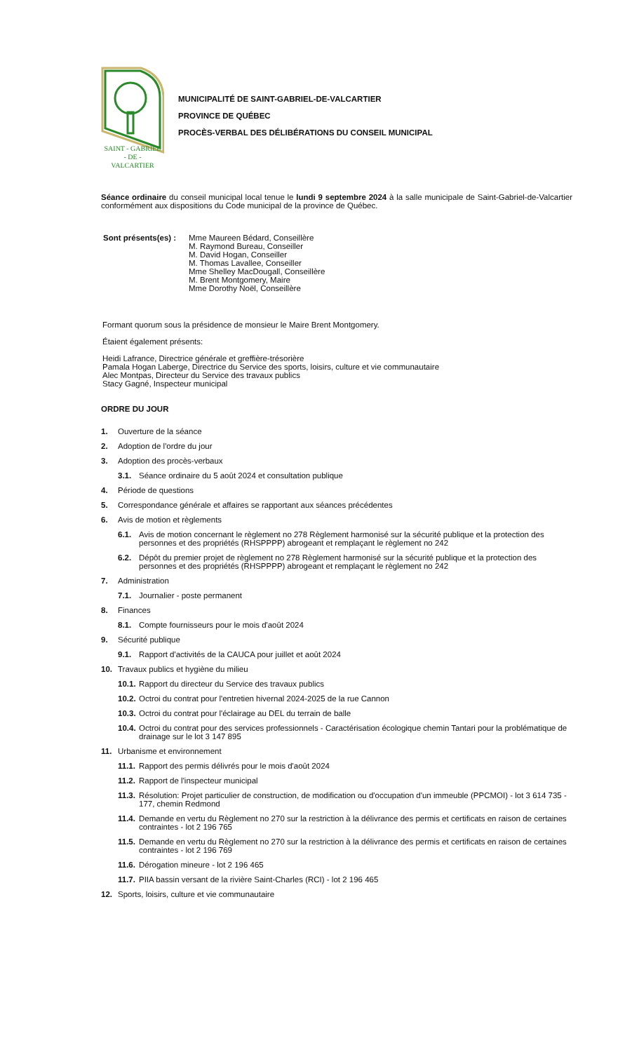SAINT - GABRIEL
- DE -
VALCARTIER
MUNICIPALITÉ DE SAINT-GABRIEL-DE-VALCARTIER
PROVINCE DE QUÉBEC
PROCÈS-VERBAL DES DÉLIBÉRATIONS DU CONSEIL MUNICIPAL
Séance ordinaire du conseil municipal local tenue le lundi 9 septembre 2024 à la salle municipale de Saint-Gabriel-de-Valcartier conformément aux dispositions du Code municipal de la province de Québec.
Sont présents(es) :
Mme Maureen Bédard, Conseillère
M. Raymond Bureau, Conseiller
M. David Hogan, Conseiller
M. Thomas Lavallee, Conseiller
Mme Shelley MacDougall, Conseillère
M. Brent Montgomery, Maire
Mme Dorothy Noël, Conseillère
Formant quorum sous la présidence de monsieur le Maire Brent Montgomery.
Étaient également présents:
Heidi Lafrance, Directrice générale et greffière-trésorière
Pamala Hogan Laberge, Directrice du Service des sports, loisirs, culture et vie communautaire
Alec Montpas, Directeur du Service des travaux publics
Stacy Gagné, Inspecteur municipal
ORDRE DU JOUR
1. Ouverture de la séance
2. Adoption de l'ordre du jour
3. Adoption des procès-verbaux
3.1. Séance ordinaire du 5 août 2024 et consultation publique
4. Période de questions
5. Correspondance générale et affaires se rapportant aux séances précédentes
6. Avis de motion et règlements
6.1. Avis de motion concernant le règlement no 278 Règlement harmonisé sur la sécurité publique et la protection des personnes et des propriétés (RHSPPPP) abrogeant et remplaçant le règlement no 242
6.2. Dépôt du premier projet de règlement no 278 Règlement harmonisé sur la sécurité publique et la protection des personnes et des propriétés (RHSPPPP) abrogeant et remplaçant le règlement no 242
7. Administration
7.1. Journalier - poste permanent
8. Finances
8.1. Compte fournisseurs pour le mois d'août 2024
9. Sécurité publique
9.1. Rapport d'activités de la CAUCA pour juillet et août 2024
10. Travaux publics et hygiène du milieu
10.1. Rapport du directeur du Service des travaux publics
10.2. Octroi du contrat pour l'entretien hivernal 2024-2025 de la rue Cannon
10.3. Octroi du contrat pour l'éclairage au DEL du terrain de balle
10.4. Octroi du contrat pour des services professionnels - Caractérisation écologique chemin Tantari pour la problématique de drainage sur le lot 3 147 895
11. Urbanisme et environnement
11.1. Rapport des permis délivrés pour le mois d'août 2024
11.2. Rapport de l'inspecteur municipal
11.3. Résolution: Projet particulier de construction, de modification ou d'occupation d'un immeuble (PPCMOI) - lot 3 614 735 - 177, chemin Redmond
11.4. Demande en vertu du Règlement no 270 sur la restriction à la délivrance des permis et certificats en raison de certaines contraintes - lot 2 196 765
11.5. Demande en vertu du Règlement no 270 sur la restriction à la délivrance des permis et certificats en raison de certaines contraintes - lot 2 196 769
11.6. Dérogation mineure - lot 2 196 465
11.7. PIIA bassin versant de la rivière Saint-Charles (RCI) - lot 2 196 465
12. Sports, loisirs, culture et vie communautaire